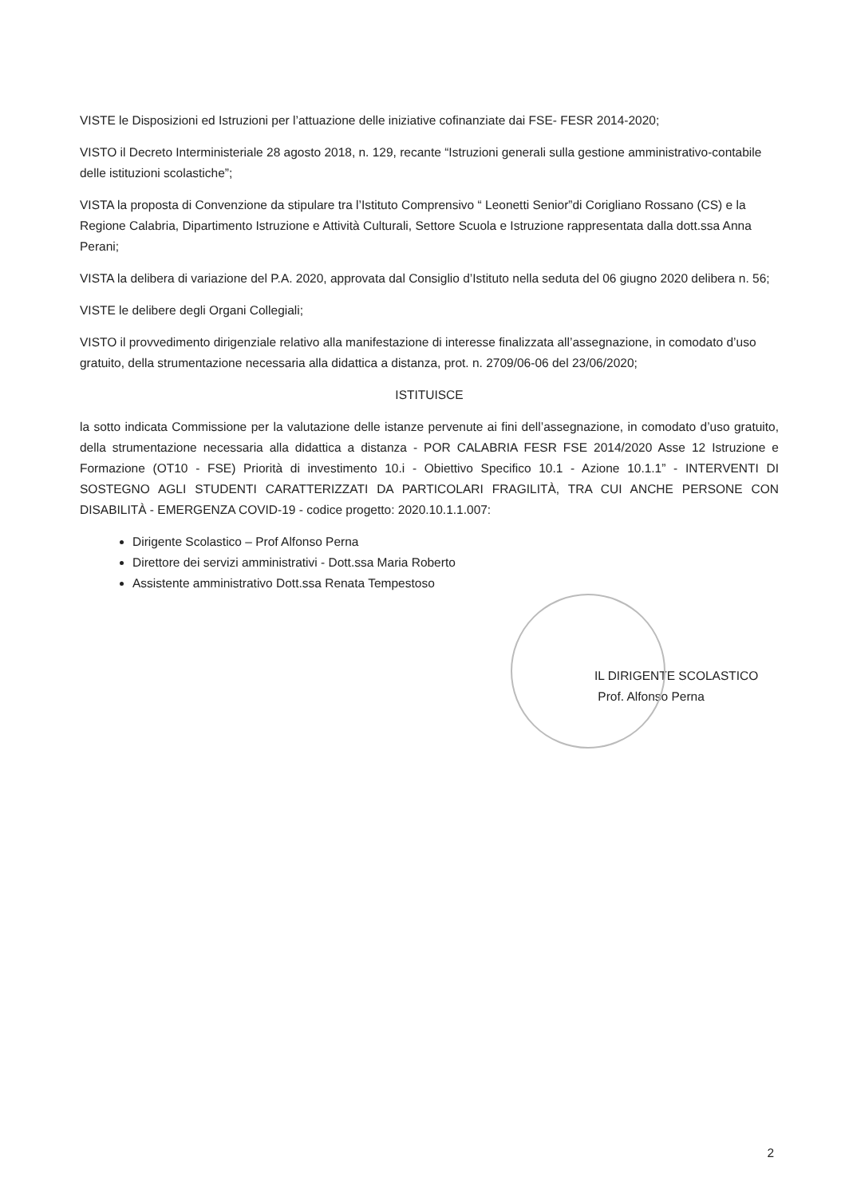VISTE le Disposizioni ed Istruzioni per l’attuazione delle iniziative cofinanziate dai FSE- FESR 2014-2020;
VISTO il Decreto Interministeriale 28 agosto 2018, n. 129, recante “Istruzioni generali sulla gestione amministrativo-contabile delle istituzioni scolastiche”;
VISTA la proposta di Convenzione da stipulare tra l’Istituto Comprensivo “ Leonetti Senior”di Corigliano Rossano (CS) e la Regione Calabria, Dipartimento Istruzione e Attività Culturali, Settore Scuola e Istruzione rappresentata dalla dott.ssa Anna Perani;
VISTA la delibera di variazione del P.A. 2020, approvata dal Consiglio d’Istituto nella seduta del 06 giugno 2020 delibera n. 56;
VISTE le delibere degli Organi Collegiali;
VISTO il provvedimento dirigenziale relativo alla manifestazione di interesse finalizzata all’assegnazione, in comodato d’uso gratuito, della strumentazione necessaria alla didattica a distanza, prot. n. 2709/06-06 del 23/06/2020;
ISTITUISCE
la sotto indicata Commissione per la valutazione delle istanze pervenute ai fini dell’assegnazione, in comodato d’uso gratuito, della strumentazione necessaria alla didattica a distanza - POR CALABRIA FESR FSE 2014/2020 Asse 12 Istruzione e Formazione (OT10 - FSE) Priorità di investimento 10.i - Obiettivo Specifico 10.1 - Azione 10.1.1” - INTERVENTI DI SOSTEGNO AGLI STUDENTI CARATTERIZZATI DA PARTICOLARI FRAGILITÀ, TRA CUI ANCHE PERSONE CON DISABILITÀ - EMERGENZA COVID-19 - codice progetto: 2020.10.1.1.007:
Dirigente Scolastico – Prof Alfonso Perna
Direttore dei servizi amministrativi - Dott.ssa Maria Roberto
Assistente amministrativo Dott.ssa Renata Tempestoso
IL DIRIGENTE SCOLASTICO
Prof. Alfonso Perna
2